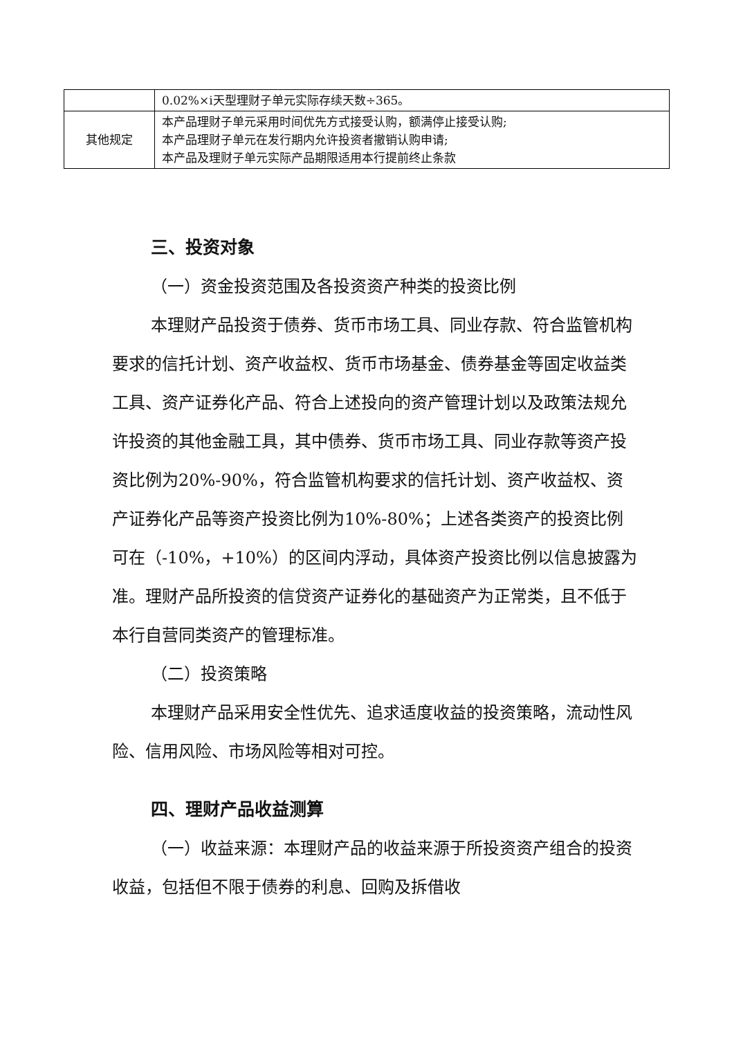| | 0.02%×i天型理财子单元实际存续天数÷365。 |
| 其他规定 | 本产品理财子单元采用时间优先方式接受认购，额满停止接受认购; 本产品理财子单元在发行期内允许投资者撤销认购申请; 本产品及理财子单元实际产品期限适用本行提前终止条款 |
三、投资对象
（一）资金投资范围及各投资资产种类的投资比例
本理财产品投资于债券、货币市场工具、同业存款、符合监管机构要求的信托计划、资产收益权、货币市场基金、债券基金等固定收益类工具、资产证券化产品、符合上述投向的资产管理计划以及政策法规允许投资的其他金融工具，其中债券、货币市场工具、同业存款等资产投资比例为20%-90%，符合监管机构要求的信托计划、资产收益权、资产证券化产品等资产投资比例为10%-80%；上述各类资产的投资比例可在（-10%，+10%）的区间内浮动，具体资产投资比例以信息披露为准。理财产品所投资的信贷资产证券化的基础资产为正常类，且不低于本行自营同类资产的管理标准。
（二）投资策略
本理财产品采用安全性优先、追求适度收益的投资策略，流动性风险、信用风险、市场风险等相对可控。
四、理财产品收益测算
（一）收益来源：本理财产品的收益来源于所投资资产组合的投资收益，包括但不限于债券的利息、回购及拆借收